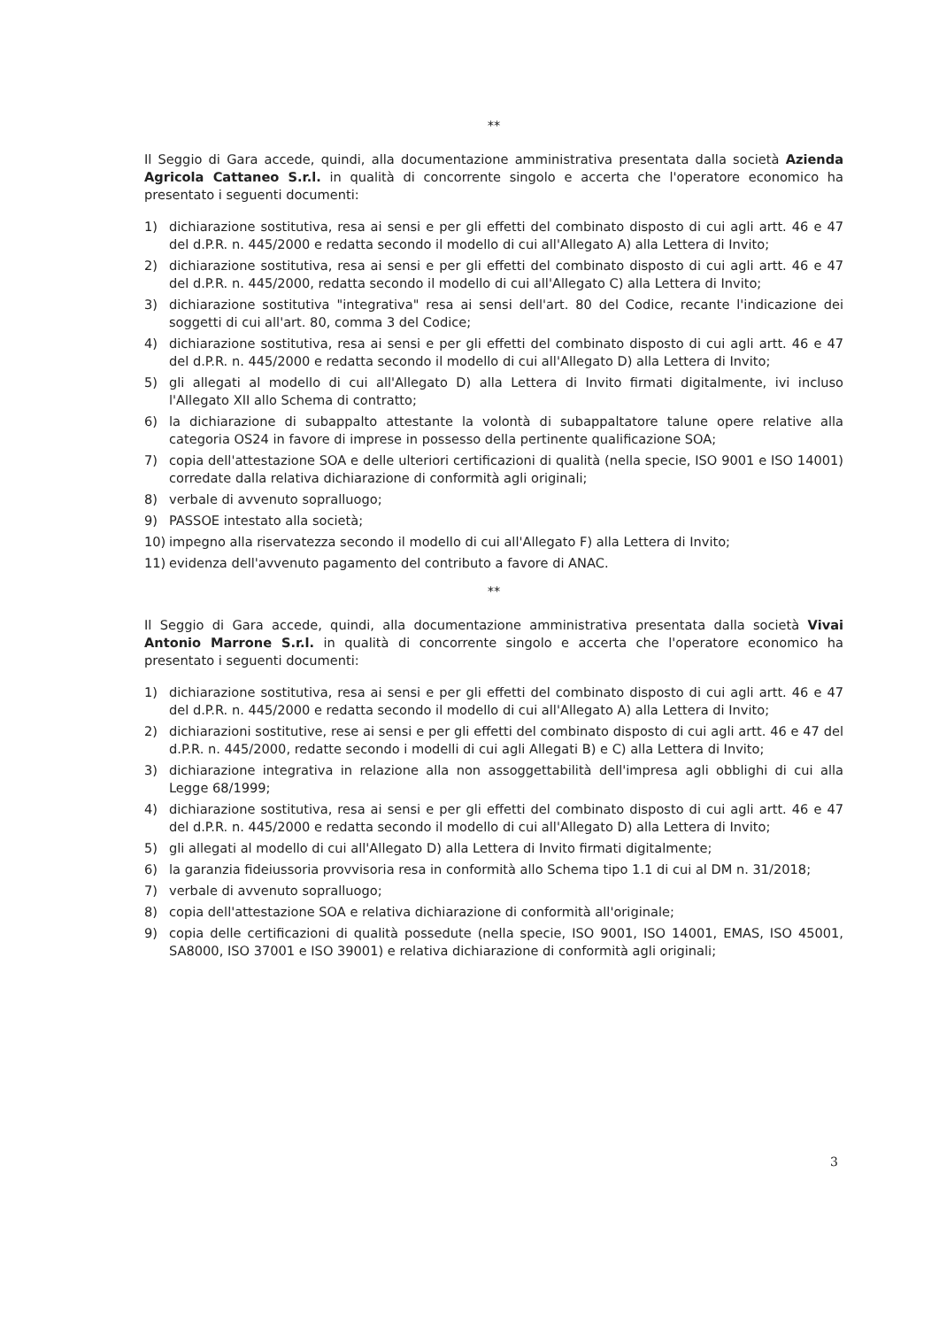**
Il Seggio di Gara accede, quindi, alla documentazione amministrativa presentata dalla società Azienda Agricola Cattaneo S.r.l. in qualità di concorrente singolo e accerta che l'operatore economico ha presentato i seguenti documenti:
1) dichiarazione sostitutiva, resa ai sensi e per gli effetti del combinato disposto di cui agli artt. 46 e 47 del d.P.R. n. 445/2000 e redatta secondo il modello di cui all'Allegato A) alla Lettera di Invito;
2) dichiarazione sostitutiva, resa ai sensi e per gli effetti del combinato disposto di cui agli artt. 46 e 47 del d.P.R. n. 445/2000, redatta secondo il modello di cui all'Allegato C) alla Lettera di Invito;
3) dichiarazione sostitutiva "integrativa" resa ai sensi dell'art. 80 del Codice, recante l'indicazione dei soggetti di cui all'art. 80, comma 3 del Codice;
4) dichiarazione sostitutiva, resa ai sensi e per gli effetti del combinato disposto di cui agli artt. 46 e 47 del d.P.R. n. 445/2000 e redatta secondo il modello di cui all'Allegato D) alla Lettera di Invito;
5) gli allegati al modello di cui all'Allegato D) alla Lettera di Invito firmati digitalmente, ivi incluso l'Allegato XII allo Schema di contratto;
6) la dichiarazione di subappalto attestante la volontà di subappaltatore talune opere relative alla categoria OS24 in favore di imprese in possesso della pertinente qualificazione SOA;
7) copia dell'attestazione SOA e delle ulteriori certificazioni di qualità (nella specie, ISO 9001 e ISO 14001) corredate dalla relativa dichiarazione di conformità agli originali;
8) verbale di avvenuto sopralluogo;
9) PASSOE intestato alla società;
10) impegno alla riservatezza secondo il modello di cui all'Allegato F) alla Lettera di Invito;
11) evidenza dell'avvenuto pagamento del contributo a favore di ANAC.
**
Il Seggio di Gara accede, quindi, alla documentazione amministrativa presentata dalla società Vivai Antonio Marrone S.r.l. in qualità di concorrente singolo e accerta che l'operatore economico ha presentato i seguenti documenti:
1) dichiarazione sostitutiva, resa ai sensi e per gli effetti del combinato disposto di cui agli artt. 46 e 47 del d.P.R. n. 445/2000 e redatta secondo il modello di cui all'Allegato A) alla Lettera di Invito;
2) dichiarazioni sostitutive, rese ai sensi e per gli effetti del combinato disposto di cui agli artt. 46 e 47 del d.P.R. n. 445/2000, redatte secondo i modelli di cui agli Allegati B) e C) alla Lettera di Invito;
3) dichiarazione integrativa in relazione alla non assoggettabilità dell'impresa agli obblighi di cui alla Legge 68/1999;
4) dichiarazione sostitutiva, resa ai sensi e per gli effetti del combinato disposto di cui agli artt. 46 e 47 del d.P.R. n. 445/2000 e redatta secondo il modello di cui all'Allegato D) alla Lettera di Invito;
5) gli allegati al modello di cui all'Allegato D) alla Lettera di Invito firmati digitalmente;
6) la garanzia fideiussoria provvisoria resa in conformità allo Schema tipo 1.1 di cui al DM n. 31/2018;
7) verbale di avvenuto sopralluogo;
8) copia dell'attestazione SOA e relativa dichiarazione di conformità all'originale;
9) copia delle certificazioni di qualità possedute (nella specie, ISO 9001, ISO 14001, EMAS, ISO 45001, SA8000, ISO 37001 e ISO 39001) e relativa dichiarazione di conformità agli originali;
3